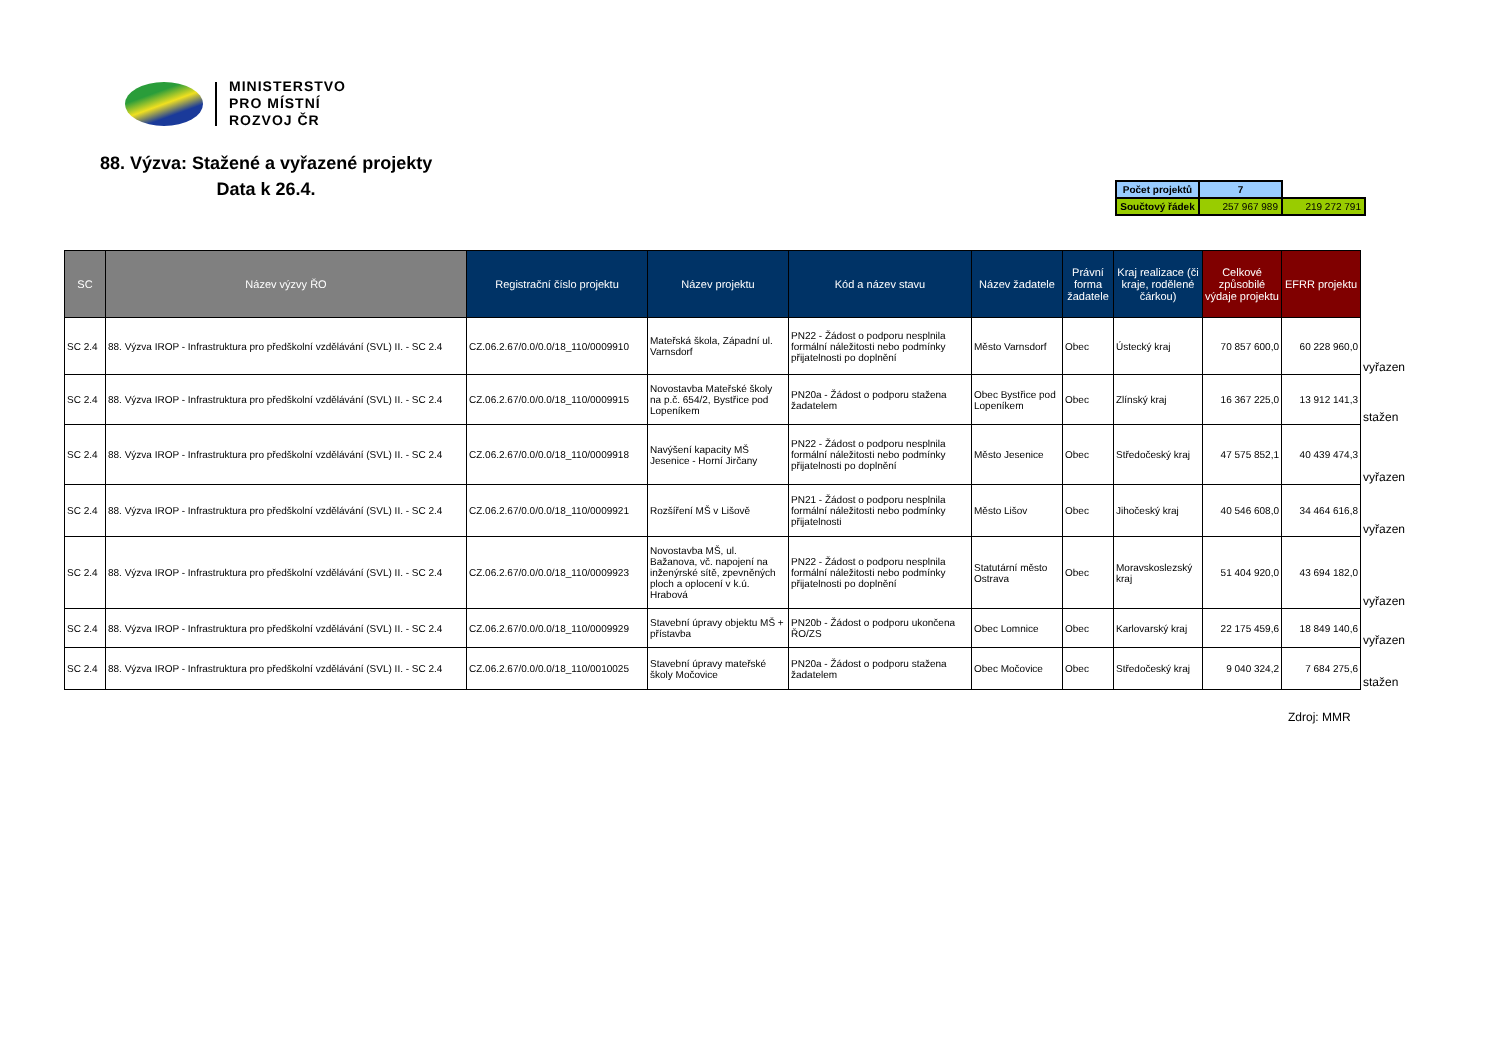MINISTERSTVO
PRO MÍSTNÍ
ROZVOJ ČR
88. Výzva: Stažené a vyřazené projekty
Data k 26.4.
| Počet projektů | 7 | |
| Součtový řádek | 257 967 989 | 219 272 791 |
| SC | Název výzvy ŘO | Registrační číslo projektu | Název projektu | Kód a název stavu | Název žadatele | Právní forma žadatele | Kraj realizace (či kraje, rodělené čárkou) | Celkové způsobilé výdaje projektu | EFRR projektu | |
| --- | --- | --- | --- | --- | --- | --- | --- | --- | --- | --- |
| SC 2.4 | 88. Výzva IROP - Infrastruktura pro předškolní vzdělávání (SVL) II. - SC 2.4 | CZ.06.2.67/0.0/0.0/18_110/0009910 | Mateřská škola, Západní ul. Varnsdorf | PN22 - Žádost o podporu nesplnila formální náležitosti nebo podmínky přijatelnosti po doplnění | Město Varnsdorf | Obec | Ústecký kraj | 70 857 600,0 | 60 228 960,0 | vyřazen |
| SC 2.4 | 88. Výzva IROP - Infrastruktura pro předškolní vzdělávání (SVL) II. - SC 2.4 | CZ.06.2.67/0.0/0.0/18_110/0009915 | Novostavba Mateřské školy na p.č. 654/2, Bystřice pod Lopeníkem | PN20a - Žádost o podporu stažena žadatelem | Obec Bystřice pod Lopeníkem | Obec | Zlínský kraj | 16 367 225,0 | 13 912 141,3 | stažen |
| SC 2.4 | 88. Výzva IROP - Infrastruktura pro předškolní vzdělávání (SVL) II. - SC 2.4 | CZ.06.2.67/0.0/0.0/18_110/0009918 | Navýšení kapacity MŠ Jesenice - Horní Jirčany | PN22 - Žádost o podporu nesplnila formální náležitosti nebo podmínky přijatelnosti po doplnění | Město Jesenice | Obec | Středočeský kraj | 47 575 852,1 | 40 439 474,3 | vyřazen |
| SC 2.4 | 88. Výzva IROP - Infrastruktura pro předškolní vzdělávání (SVL) II. - SC 2.4 | CZ.06.2.67/0.0/0.0/18_110/0009921 | Rozšíření MŠ v Lišově | PN21 - Žádost o podporu nesplnila formální náležitosti nebo podmínky přijatelnosti | Město Lišov | Obec | Jihočeský kraj | 40 546 608,0 | 34 464 616,8 | vyřazen |
| SC 2.4 | 88. Výzva IROP - Infrastruktura pro předškolní vzdělávání (SVL) II. - SC 2.4 | CZ.06.2.67/0.0/0.0/18_110/0009923 | Novostavba MŠ, ul. Bažanova, vč. napojení na inženýrské sítě, zpevněných ploch a oplocení v k.ú. Hrabová | PN22 - Žádost o podporu nesplnila formální náležitosti nebo podmínky přijatelnosti po doplnění | Statutární město Ostrava | Obec | Moravskoslezský kraj | 51 404 920,0 | 43 694 182,0 | vyřazen |
| SC 2.4 | 88. Výzva IROP - Infrastruktura pro předškolní vzdělávání (SVL) II. - SC 2.4 | CZ.06.2.67/0.0/0.0/18_110/0009929 | Stavební úpravy objektu MŠ + přístavba | PN20b - Žádost o podporu ukončena ŘO/ZS | Obec Lomnice | Obec | Karlovarský kraj | 22 175 459,6 | 18 849 140,6 | vyřazen |
| SC 2.4 | 88. Výzva IROP - Infrastruktura pro předškolní vzdělávání (SVL) II. - SC 2.4 | CZ.06.2.67/0.0/0.0/18_110/0010025 | Stavební úpravy mateřské školy Močovice | PN20a - Žádost o podporu stažena žadatelem | Obec Močovice | Obec | Středočeský kraj | 9 040 324,2 | 7 684 275,6 | stažen |
Zdroj: MMR